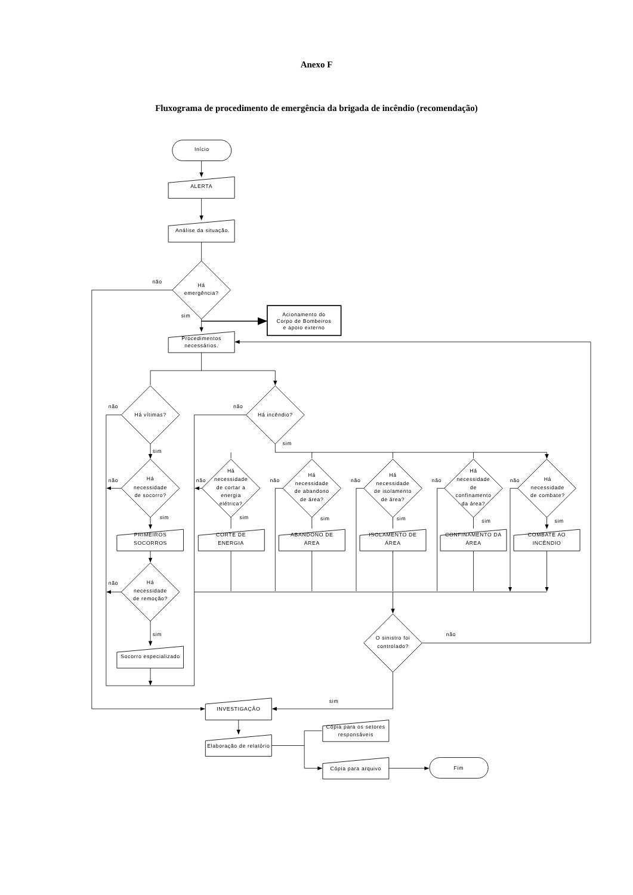Anexo F
Fluxograma de procedimento de emergência da brigada de incêndio (recomendação)
Início
ALERTA
Análise da situação.
Há
emergência?
não
sim
Acionamento do
Corpo de Bombeiros
e apoio externo
Procedimentos
necessários.
não
Há vítimas?
não
Há incêndio?
sim
sim
não
Há
necessidade
de socorro?
não
Há
necessidade
de cortar a
energia
elétrica?
não
Há
necessidade
de abandono
de área?
não
Há
necessidade
de isolamento
de área?
não
Há
necessidade
de
confinamento
da área?
não
Há
necessidade
de combate?
sim
sim
sim
sim
sim
sim
PRIMEIROS
SOCORROS
CORTE DE
ENERGIA
ABANDONO DE
ÁREA
ISOLAMENTO DE
ÁREA
CONFINAMENTO DA
ÁREA
COMBATE AO
INCÊNDIO
não
Há
necessidade
de remoção?
sim
Socorro especializado
O sinistro foi
controlado?
não
sim
INVESTIGAÇÃO
Elaboração de relatório
Cópia para os setores
responsáveis
Cópia para arquivo
Fim